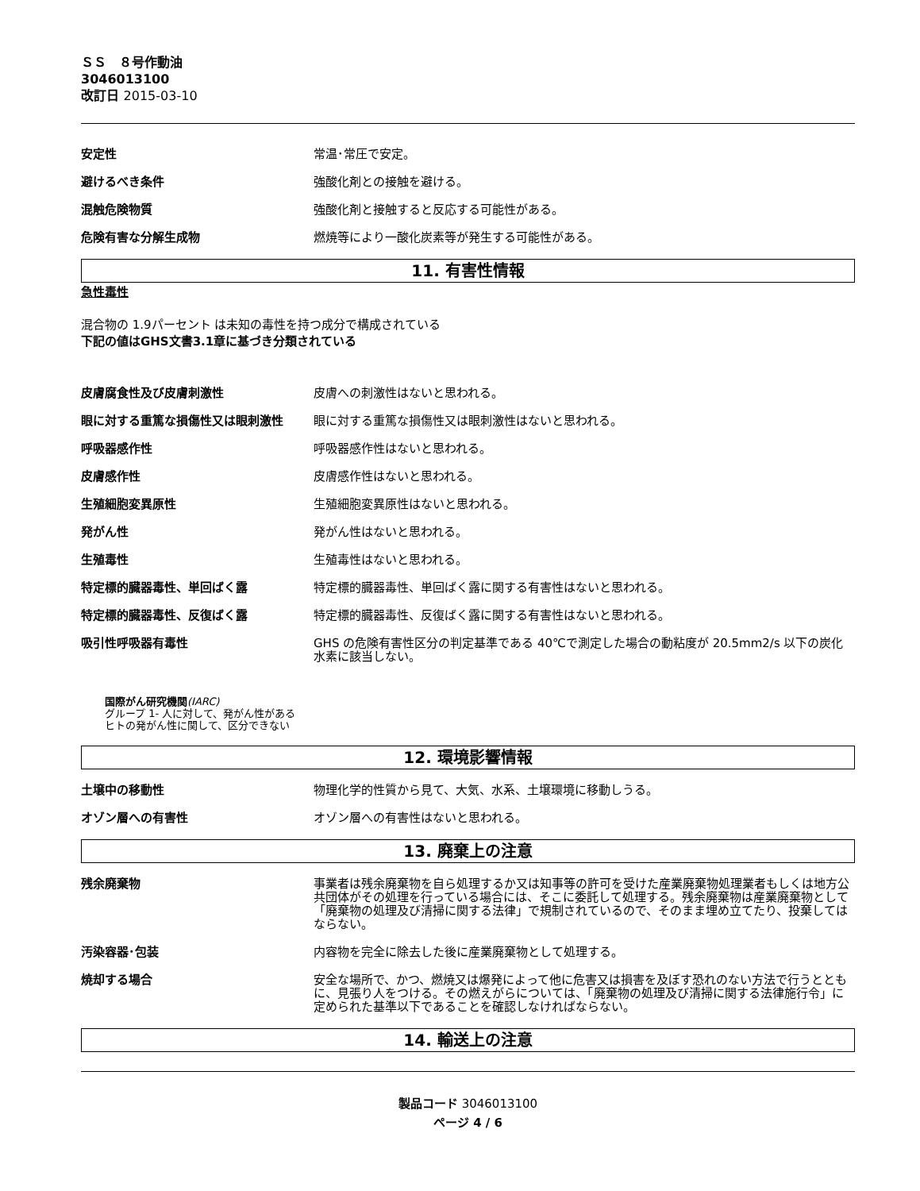ＳＳ　８号作動油
3046013100
改訂日 2015-03-10
安定性 常温･常圧で安定。
避けるべき条件 強酸化剤との接触を避ける。
混触危険物質 強酸化剤と接触すると反応する可能性がある。
危険有害な分解生成物 燃焼等により一酸化炭素等が発生する可能性がある。
11. 有害性情報
急性毒性
混合物の 1.9パーセント は未知の毒性を持つ成分で構成されている
下記の値はGHS文書3.1章に基づき分類されている
皮膚腐食性及び皮膚刺激性 皮膚への刺激性はないと思われる。
眼に対する重篤な損傷性又は眼刺激性 眼に対する重篤な損傷性又は眼刺激性はないと思われる。
呼吸器感作性 呼吸器感作性はないと思われる。
皮膚感作性 皮膚感作性はないと思われる。
生殖細胞変異原性 生殖細胞変異原性はないと思われる。
発がん性 発がん性はないと思われる。
生殖毒性 生殖毒性はないと思われる。
特定標的臓器毒性、単回ばく露 特定標的臓器毒性、単回ばく露に関する有害性はないと思われる。
特定標的臓器毒性、反復ばく露 特定標的臓器毒性、反復ばく露に関する有害性はないと思われる。
吸引性呼吸器有毒性 GHS の危険有害性区分の判定基準である 40℃で測定した場合の動粘度が 20.5mm2/s 以下の炭化水素に該当しない。
国際がん研究機関(IARC)
グループ 1- 人に対して、発がん性がある
ヒトの発がん性に関して、区分できない
12. 環境影響情報
土壌中の移動性 物理化学的性質から見て、大気、水系、土壌環境に移動しうる。
オゾン層への有害性 オゾン層への有害性はないと思われる。
13. 廃棄上の注意
残余廃棄物 事業者は残余廃棄物を自ら処理するか又は知事等の許可を受けた産業廃棄物処理業者もしくは地方公共団体がその処理を行っている場合には、そこに委託して処理する。残余廃棄物は産業廃棄物として「廃棄物の処理及び清掃に関する法律」で規制されているので、そのまま埋め立てたり、投棄してはならない。
汚染容器･包装 内容物を完全に除去した後に産業廃棄物として処理する。
焼却する場合 安全な場所で、かつ、燃焼又は爆発によって他に危害又は損害を及ぼす恐れのない方法で行うとともに、見張り人をつける。その燃えがらについては、「廃棄物の処理及び清掃に関する法律施行令」に定められた基準以下であることを確認しなければならない。
14. 輸送上の注意
製品コード 3046013100
ページ 4 / 6